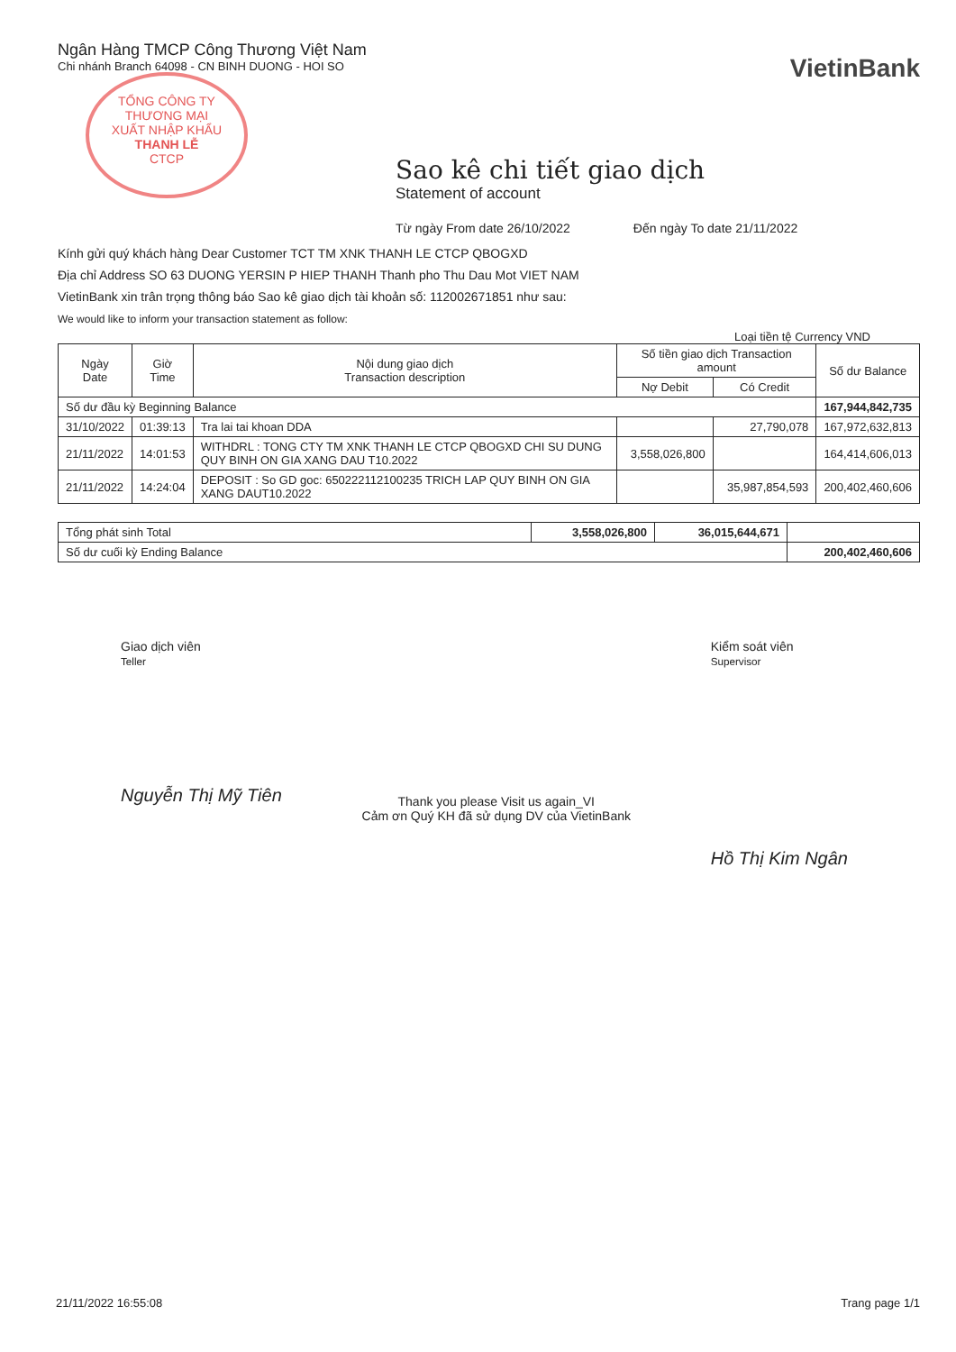TỔNG CÔNG TY
THƯƠNG MẠI
XUẤT NHẬP KHẨU
THANH LỄ
CTCP
Ngân Hàng TMCP Công Thương Việt Nam
Chi nhánh Branch 64098 - CN BINH DUONG - HOI SO
VietinBank
Sao kê chi tiết giao dịch
Statement of account
Từ ngày From date 26/10/2022 Đến ngày To date 21/11/2022
Kính gửi quý khách hàng Dear Customer TCT TM XNK THANH LE CTCP QBOGXD
Địa chỉ Address SO 63 DUONG YERSIN P HIEP THANH Thanh pho Thu Dau Mot VIET NAM
VietinBank xin trân trọng thông báo Sao kê giao dịch tài khoản số: 112002671851 như sau:
We would like to inform your transaction statement as follow:
Loại tiền tệ Currency VND
| Ngày Date | Giờ Time | Nội dung giao dịch Transaction description | Số tiền giao dịch Transaction amount | | Số dư Balance |
| --- | --- | --- | --- | --- | --- |
| | | | Nợ Debit | Có Credit | |
| Số dư đầu kỳ Beginning Balance | | | | | 167,944,842,735 |
| 31/10/2022 | 01:39:13 | Tra lai tai khoan DDA | | 27,790,078 | 167,972,632,813 |
| 21/11/2022 | 14:01:53 | WITHDRL : TONG CTY TM XNK THANH LE CTCP QBOGXD CHI SU DUNG QUY BINH ON GIA XANG DAU T10.2022 | 3,558,026,800 | | 164,414,606,013 |
| 21/11/2022 | 14:24:04 | DEPOSIT : So GD goc: 650222112100235 TRICH LAP QUY BINH ON GIA XANG DAUT10.2022 | | 35,987,854,593 | 200,402,460,606 |
| Tổng phát sinh Total | 3,558,026,800 | 36,015,644,671 | |
| Số dư cuối kỳ Ending Balance | | | 200,402,460,606 |
Giao dịch viên
Teller
Nguyễn Thị Mỹ Tiên
Thank you please Visit us again_VI
Cảm ơn Quý KH đã sử dụng DV của VietinBank
Kiểm soát viên
Supervisor
Hồ Thị Kim Ngân
21/11/2022 16:55:08 Trang page 1/1